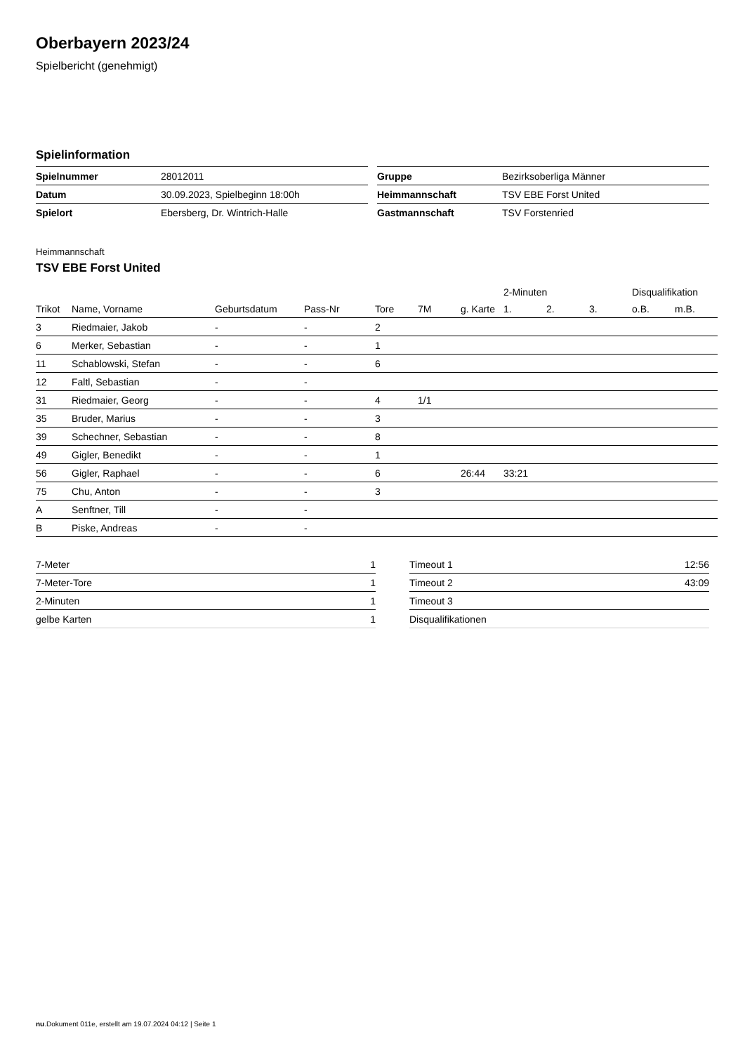Oberbayern 2023/24
Spielbericht (genehmigt)
Spielinformation
| Spielnummer | 28012011 |
| Datum | 30.09.2023, Spielbeginn 18:00h |
| Spielort | Ebersberg, Dr. Wintrich-Halle |
| Gruppe | Bezirksoberliga Männer |
| Heimmannschaft | TSV EBE Forst United |
| Gastmannschaft | TSV Forstenried |
Heimmannschaft
TSV EBE Forst United
| | | | | | | | 2-Minuten | | | Disqualifikation | |
| --- | --- | --- | --- | --- | --- | --- | --- | --- | --- | --- | --- |
| Trikot | Name, Vorname | Geburtsdatum | Pass-Nr | Tore | 7M | g. Karte | 1. | 2. | 3. | o.B. | m.B. |
| 3 | Riedmaier, Jakob | - | - | 2 | | | | | | | |
| 6 | Merker, Sebastian | - | - | 1 | | | | | | | |
| 11 | Schablowski, Stefan | - | - | 6 | | | | | | | |
| 12 | Faltl, Sebastian | - | - | | | | | | | | |
| 31 | Riedmaier, Georg | - | - | 4 | 1/1 | | | | | | |
| 35 | Bruder, Marius | - | - | 3 | | | | | | | |
| 39 | Schechner, Sebastian | - | - | 8 | | | | | | | |
| 49 | Gigler, Benedikt | - | - | 1 | | | | | | | |
| 56 | Gigler, Raphael | - | - | 6 | | 26:44 | 33:21 | | | | |
| 75 | Chu, Anton | - | - | 3 | | | | | | | |
| A | Senftner, Till | - | - | | | | | | | | |
| B | Piske, Andreas | - | - | | | | | | | | |
| 7-Meter | 1 |
| 7-Meter-Tore | 1 |
| 2-Minuten | 1 |
| gelbe Karten | 1 |
| Timeout 1 | 12:56 |
| Timeout 2 | 43:09 |
| Timeout 3 | |
| Disqualifikationen | |
nu.Dokument 011e, erstellt am 19.07.2024 04:12 | Seite 1